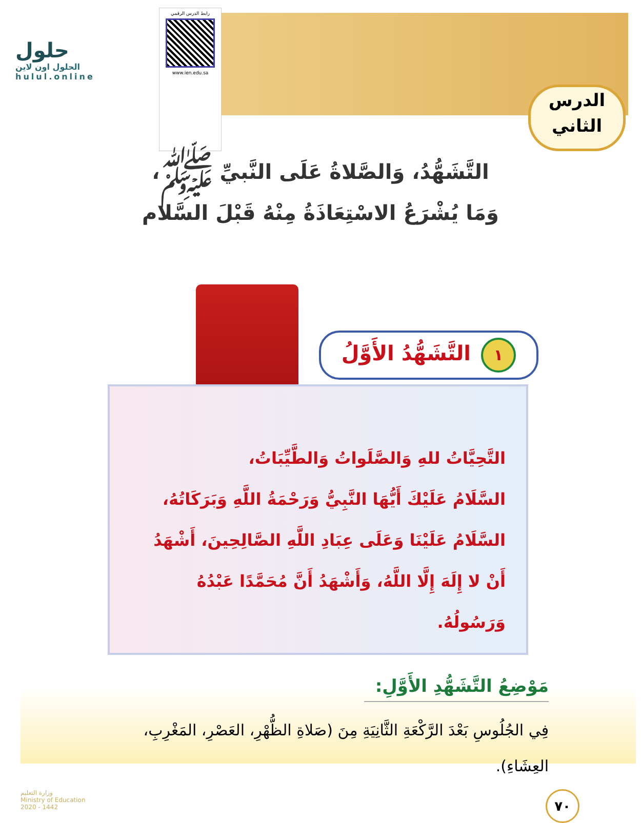حلول
الحلول اون لاين
hulul.online
رابط الدرس الرقمي
www.ien.edu.sa
الدرس
الثاني
التَّشَهُّدُ، وَالصَّلاةُ عَلَى النَّبيِّ ﷺ،
وَمَا يُشْرَعُ الاسْتِعَاذَةُ مِنْهُ قَبْلَ السَّلام
١ التَّشَهُّدُ الأَوَّلُ
التَّحِيَّاتُ للهِ وَالصَّلَواتُ وَالطَّيِّبَاتُ،
السَّلَامُ عَلَيْكَ أَيُّهَا النَّبِيُّ وَرَحْمَةُ اللَّهِ وَبَرَكَاتُهُ، السَّلَامُ عَلَيْنَا وَعَلَى عِبَادِ اللَّهِ الصَّالِحِينَ، أَشْهَدُ أَنْ لا إِلَهَ إِلَّا اللَّهُ، وَأَشْهَدُ أَنَّ مُحَمَّدًا عَبْدُهُ وَرَسُولُهُ.
مَوْضِعُ التَّشَهُّدِ الأَوَّلِ:
فِي الجُلُوسِ بَعْدَ الرَّكْعَةِ الثَّانِيَةِ مِنَ (صَلاةِ الظُّهْرِ، العَصْرِ، المَغْرِبِ، العِشَاءِ).
وزارة التعليم
Ministry of Education
2020 - 1442
٧٠